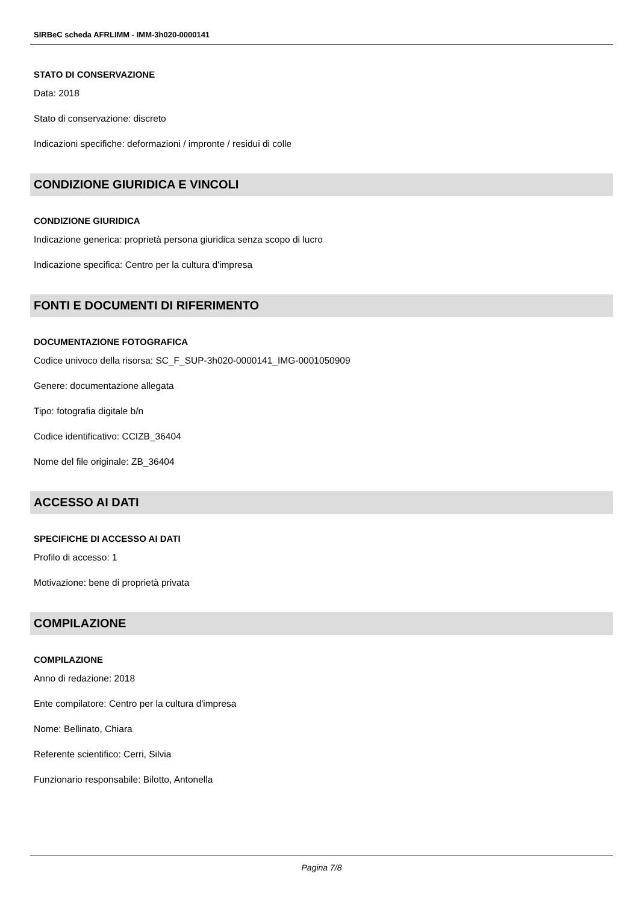SIRBeC scheda AFRLIMM - IMM-3h020-0000141
STATO DI CONSERVAZIONE
Data: 2018
Stato di conservazione: discreto
Indicazioni specifiche: deformazioni / impronte / residui di colle
CONDIZIONE GIURIDICA E VINCOLI
CONDIZIONE GIURIDICA
Indicazione generica: proprietà persona giuridica senza scopo di lucro
Indicazione specifica: Centro per la cultura d'impresa
FONTI E DOCUMENTI DI RIFERIMENTO
DOCUMENTAZIONE FOTOGRAFICA
Codice univoco della risorsa: SC_F_SUP-3h020-0000141_IMG-0001050909
Genere: documentazione allegata
Tipo: fotografia digitale b/n
Codice identificativo: CCIZB_36404
Nome del file originale: ZB_36404
ACCESSO AI DATI
SPECIFICHE DI ACCESSO AI DATI
Profilo di accesso: 1
Motivazione: bene di proprietà privata
COMPILAZIONE
COMPILAZIONE
Anno di redazione: 2018
Ente compilatore: Centro per la cultura d'impresa
Nome: Bellinato, Chiara
Referente scientifico: Cerri, Silvia
Funzionario responsabile: Bilotto, Antonella
Pagina 7/8